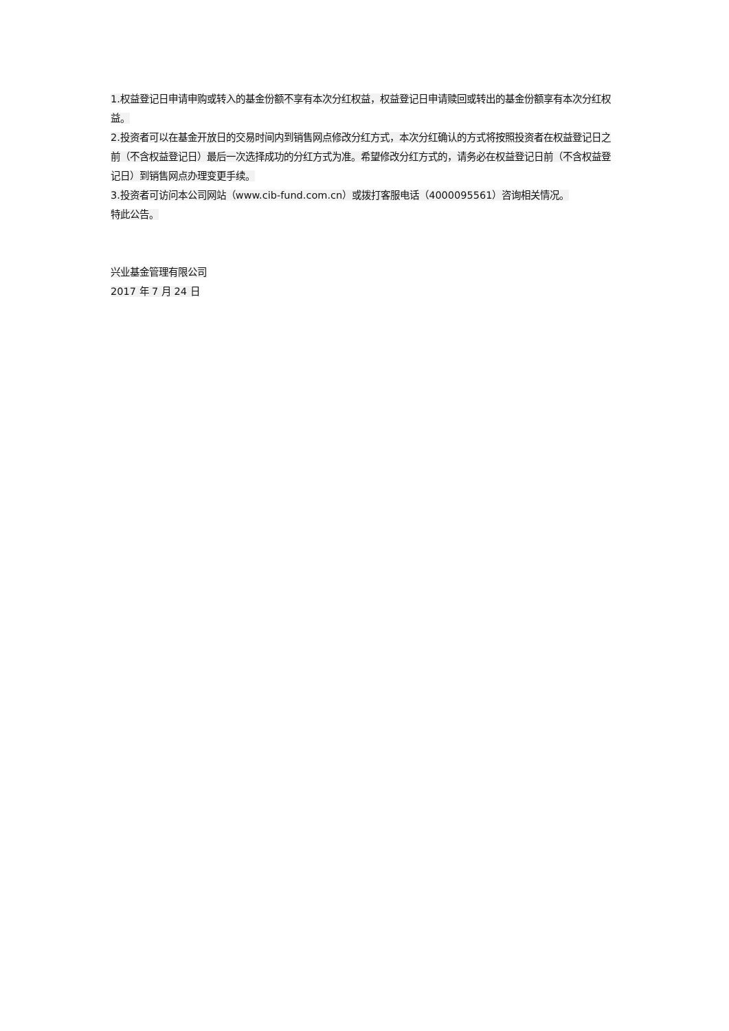1.权益登记日申请申购或转入的基金份额不享有本次分红权益，权益登记日申请赎回或转出的基金份额享有本次分红权益。
2.投资者可以在基金开放日的交易时间内到销售网点修改分红方式，本次分红确认的方式将按照投资者在权益登记日之前（不含权益登记日）最后一次选择成功的分红方式为准。希望修改分红方式的，请务必在权益登记日前（不含权益登记日）到销售网点办理变更手续。
3.投资者可访问本公司网站（www.cib-fund.com.cn）或拨打客服电话（4000095561）咨询相关情况。
特此公告。
兴业基金管理有限公司
2017 年 7 月 24 日